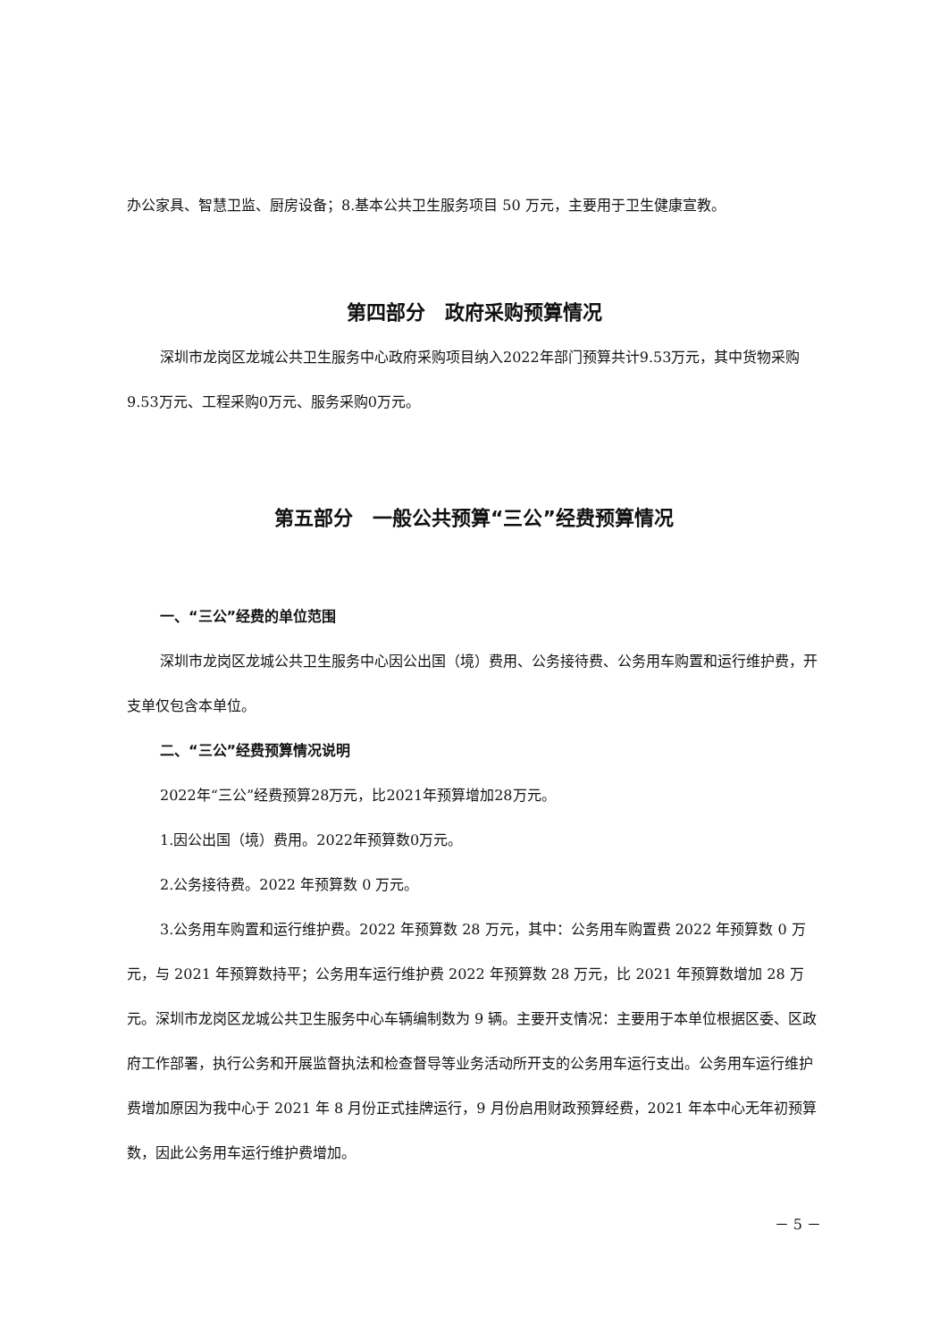办公家具、智慧卫监、厨房设备；8.基本公共卫生服务项目 50 万元，主要用于卫生健康宣教。
第四部分　政府采购预算情况
深圳市龙岗区龙城公共卫生服务中心政府采购项目纳入2022年部门预算共计9.53万元，其中货物采购9.53万元、工程采购0万元、服务采购0万元。
第五部分　一般公共预算“三公”经费预算情况
一、“三公”经费的单位范围
深圳市龙岗区龙城公共卫生服务中心因公出国（境）费用、公务接待费、公务用车购置和运行维护费，开支单仅包含本单位。
二、“三公”经费预算情况说明
2022年“三公”经费预算28万元，比2021年预算增加28万元。
1.因公出国（境）费用。2022年预算数0万元。
2.公务接待费。2022 年预算数 0 万元。
3.公务用车购置和运行维护费。2022 年预算数 28 万元，其中：公务用车购置费 2022 年预算数 0 万元，与 2021 年预算数持平；公务用车运行维护费 2022 年预算数 28 万元，比 2021 年预算数增加 28 万元。深圳市龙岗区龙城公共卫生服务中心车辆编制数为 9 辆。主要开支情况：主要用于本单位根据区委、区政府工作部署，执行公务和开展监督执法和检查督导等业务活动所开支的公务用车运行支出。公务用车运行维护费增加原因为我中心于 2021 年 8 月份正式挂牌运行，9 月份启用财政预算经费，2021 年本中心无年初预算数，因此公务用车运行维护费增加。
－ 5 －